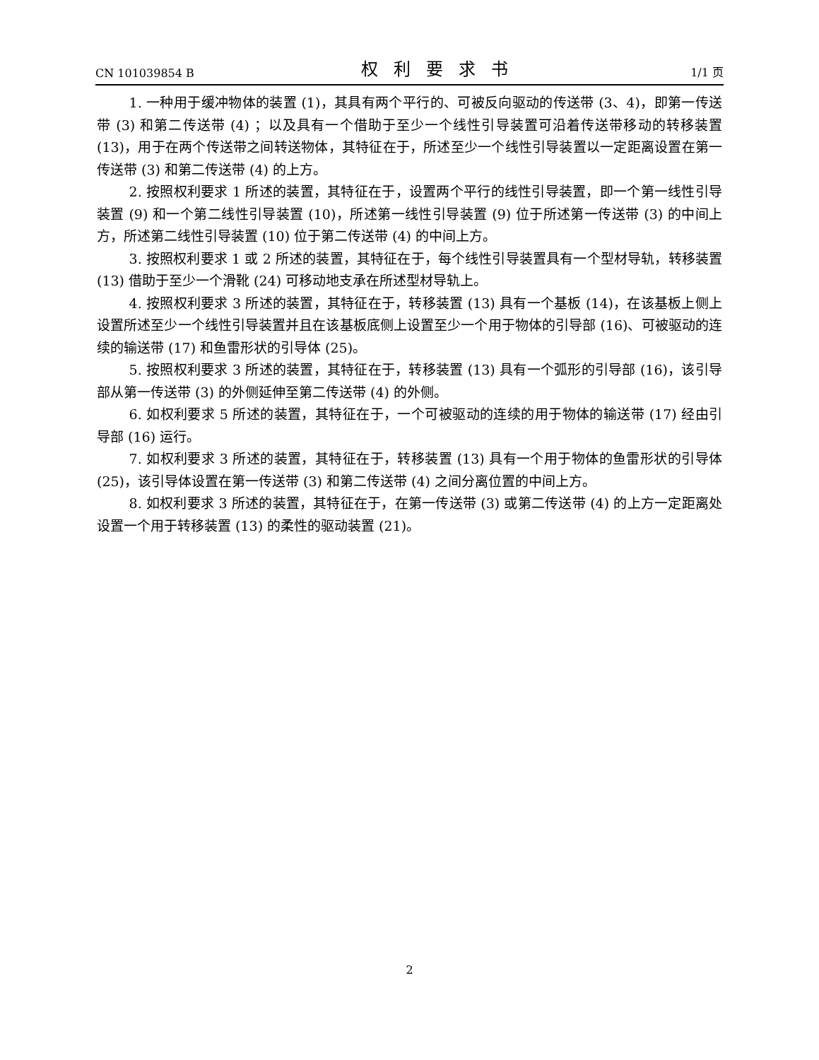CN 101039854 B 权利要求书 1/1 页
1. 一种用于缓冲物体的装置 (1)，其具有两个平行的、可被反向驱动的传送带 (3、4)，即第一传送带 (3) 和第二传送带 (4) ；以及具有一个借助于至少一个线性引导装置可沿着传送带移动的转移装置 (13)，用于在两个传送带之间转送物体，其特征在于，所述至少一个线性引导装置以一定距离设置在第一传送带 (3) 和第二传送带 (4) 的上方。
2. 按照权利要求 1 所述的装置，其特征在于，设置两个平行的线性引导装置，即一个第一线性引导装置 (9) 和一个第二线性引导装置 (10)，所述第一线性引导装置 (9) 位于所述第一传送带 (3) 的中间上方，所述第二线性引导装置 (10) 位于第二传送带 (4) 的中间上方。
3. 按照权利要求 1 或 2 所述的装置，其特征在于，每个线性引导装置具有一个型材导轨，转移装置 (13) 借助于至少一个滑靴 (24) 可移动地支承在所述型材导轨上。
4. 按照权利要求 3 所述的装置，其特征在于，转移装置 (13) 具有一个基板 (14)，在该基板上侧上设置所述至少一个线性引导装置并且在该基板底侧上设置至少一个用于物体的引导部 (16)、可被驱动的连续的输送带 (17) 和鱼雷形状的引导体 (25)。
5. 按照权利要求 3 所述的装置，其特征在于，转移装置 (13) 具有一个弧形的引导部 (16)，该引导部从第一传送带 (3) 的外侧延伸至第二传送带 (4) 的外侧。
6. 如权利要求 5 所述的装置，其特征在于，一个可被驱动的连续的用于物体的输送带 (17) 经由引导部 (16) 运行。
7. 如权利要求 3 所述的装置，其特征在于，转移装置 (13) 具有一个用于物体的鱼雷形状的引导体 (25)，该引导体设置在第一传送带 (3) 和第二传送带 (4) 之间分离位置的中间上方。
8. 如权利要求 3 所述的装置，其特征在于，在第一传送带 (3) 或第二传送带 (4) 的上方一定距离处设置一个用于转移装置 (13) 的柔性的驱动装置 (21)。
2